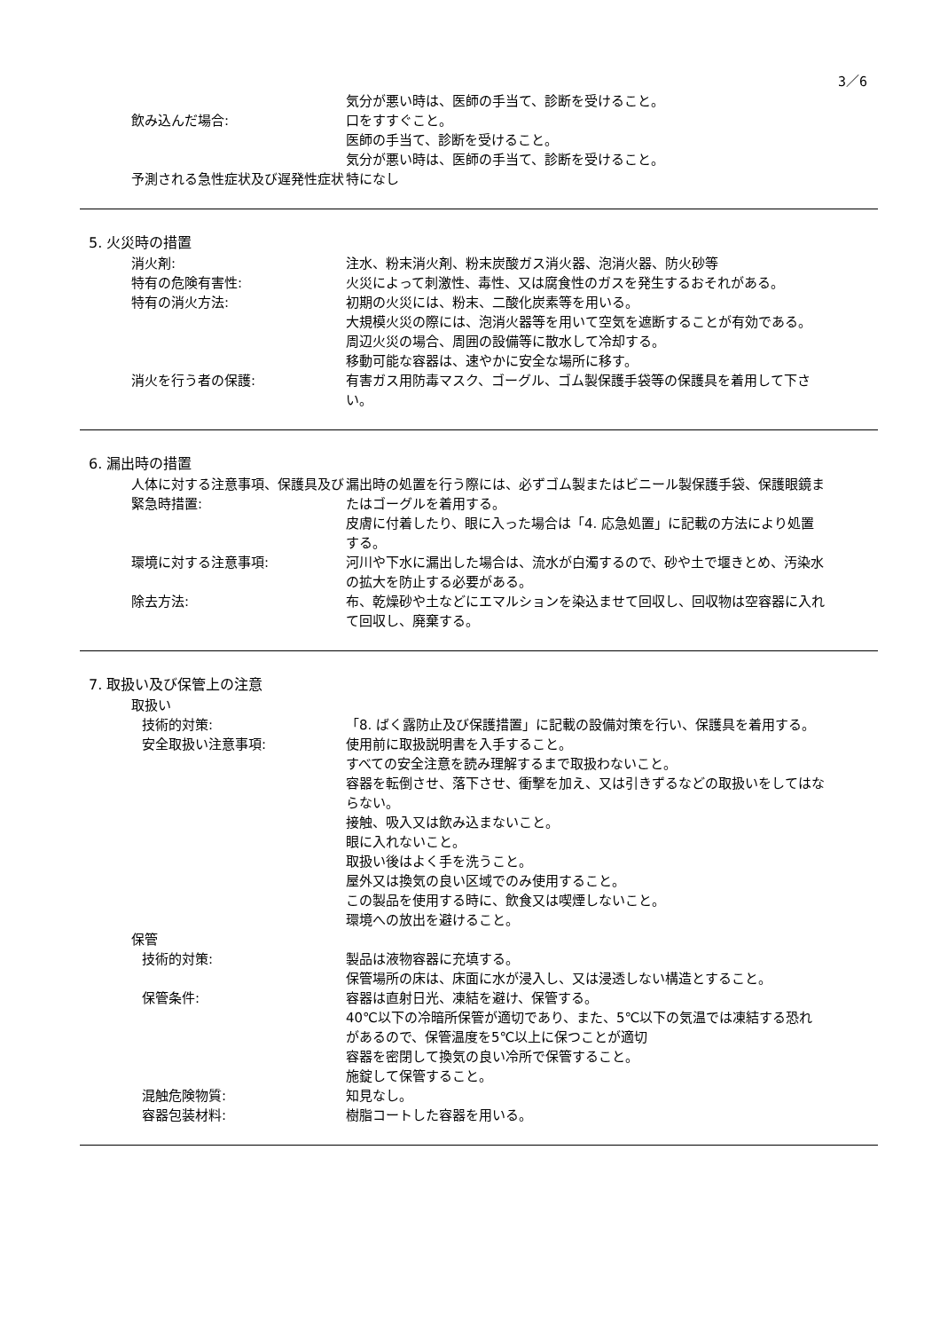3／6
気分が悪い時は、医師の手当て、診断を受けること。
飲み込んだ場合: 口をすすぐこと。
医師の手当て、診断を受けること。
気分が悪い時は、医師の手当て、診断を受けること。
予測される急性症状及び遅発性症状 特になし
5. 火災時の措置
消火剤: 注水、粉末消火剤、粉末炭酸ガス消火器、泡消火器、防火砂等
特有の危険有害性: 火災によって刺激性、毒性、又は腐食性のガスを発生するおそれがある。
特有の消火方法: 初期の火災には、粉末、二酸化炭素等を用いる。
大規模火災の際には、泡消火器等を用いて空気を遮断することが有効である。
周辺火災の場合、周囲の設備等に散水して冷却する。
移動可能な容器は、速やかに安全な場所に移す。
消火を行う者の保護: 有害ガス用防毒マスク、ゴーグル、ゴム製保護手袋等の保護具を着用して下さい。
6. 漏出時の措置
人体に対する注意事項、保護具及び緊急時措置:
漏出時の処置を行う際には、必ずゴム製またはビニール製保護手袋、保護眼鏡またはゴーグルを着用する。
皮膚に付着したり、眼に入った場合は「4. 応急処置」に記載の方法により処置する。
環境に対する注意事項: 河川や下水に漏出した場合は、流水が白濁するので、砂や土で堰きとめ、汚染水の拡大を防止する必要がある。
除去方法: 布、乾燥砂や土などにエマルションを染込ませて回収し、回収物は空容器に入れて回収し、廃棄する。
7. 取扱い及び保管上の注意
取扱い
技術的対策: 「8. ばく露防止及び保護措置」に記載の設備対策を行い、保護具を着用する。
安全取扱い注意事項: 使用前に取扱説明書を入手すること。
すべての安全注意を読み理解するまで取扱わないこと。
容器を転倒させ、落下させ、衝撃を加え、又は引きずるなどの取扱いをしてはならない。
接触、吸入又は飲み込まないこと。
眼に入れないこと。
取扱い後はよく手を洗うこと。
屋外又は換気の良い区域でのみ使用すること。
この製品を使用する時に、飲食又は喫煙しないこと。
環境への放出を避けること。
保管
技術的対策: 製品は液物容器に充填する。
保管場所の床は、床面に水が浸入し、又は浸透しない構造とすること。
保管条件: 容器は直射日光、凍結を避け、保管する。
40℃以下の冷暗所保管が適切であり、また、5℃以下の気温では凍結する恐れがあるので、保管温度を5℃以上に保つことが適切
容器を密閉して換気の良い冷所で保管すること。
施錠して保管すること。
混触危険物質: 知見なし。
容器包装材料: 樹脂コートした容器を用いる。